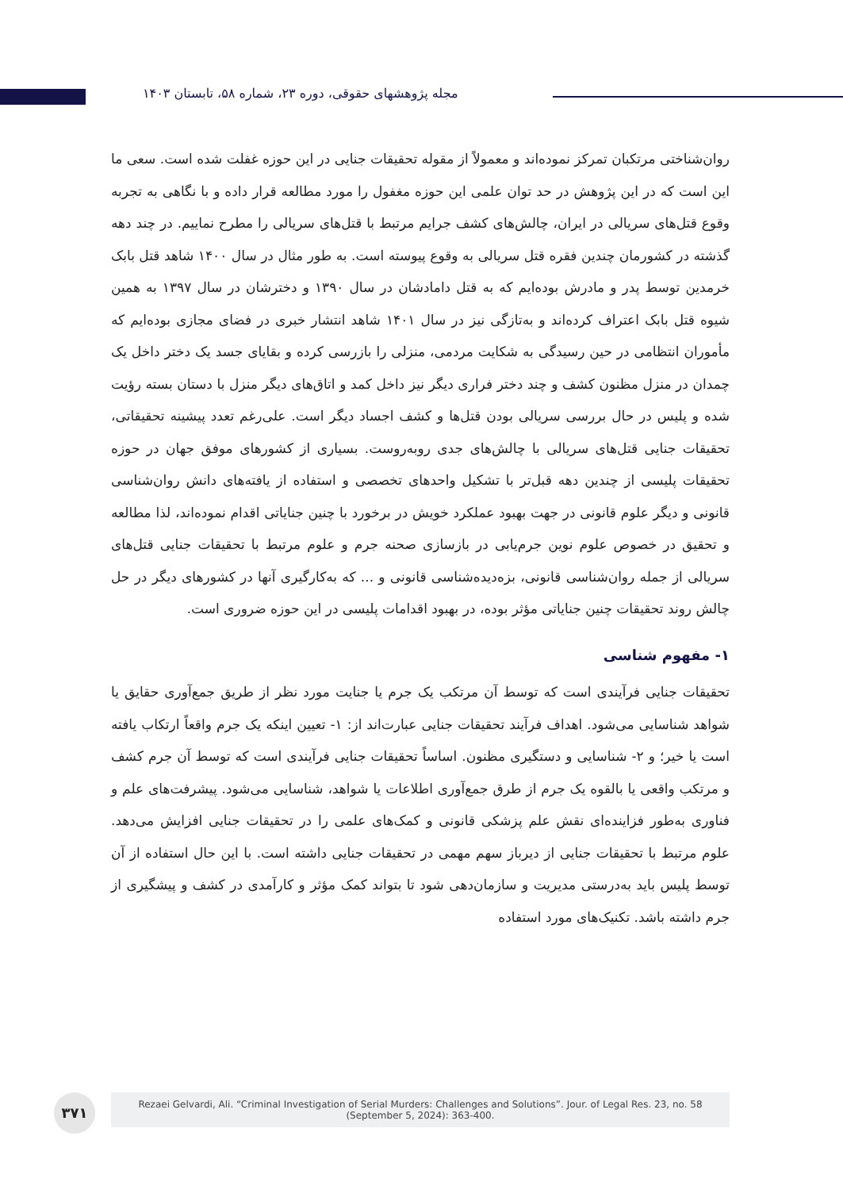مجله پژوهشهای حقوقی، دوره ۲۳، شماره ۵۸، تابستان ۱۴۰۳
روان‌شناختی مرتکبان تمرکز نموده‌اند و معمولاً از مقوله تحقیقات جنایی در این حوزه غفلت شده است. سعی ما این است که در این پژوهش در حد توان علمی این حوزه مغفول را مورد مطالعه قرار داده و با نگاهی به تجربه وقوع قتل‌های سریالی در ایران، چالش‌های کشف جرایم مرتبط با قتل‌های سریالی را مطرح نماییم. در چند دهه گذشته در کشورمان چندین فقره قتل سریالی به وقوع پیوسته است. به طور مثال در سال ۱۴۰۰ شاهد قتل بابک خرمدین توسط پدر و مادرش بوده‌ایم که به قتل دامادشان در سال ۱۳۹۰ و دخترشان در سال ۱۳۹۷ به همین شیوه قتل بابک اعتراف کرده‌اند و به‌تازگی نیز در سال ۱۴۰۱ شاهد انتشار خبری در فضای مجازی بوده‌ایم که مأموران انتظامی در حین رسیدگی به شکایت مردمی، منزلی را بازرسی کرده و بقایای جسد یک دختر داخل یک چمدان در منزل مظنون کشف و چند دختر فراری دیگر نیز داخل کمد و اتاق‌های دیگر منزل با دستان بسته رؤیت شده و پلیس در حال بررسی سریالی بودن قتل‌ها و کشف اجساد دیگر است. علی‌رغم تعدد پیشینه تحقیقاتی، تحقیقات جنایی قتل‌های سریالی با چالش‌های جدی روبه‌روست. بسیاری از کشورهای موفق جهان در حوزه تحقیقات پلیسی از چندین دهه قبل‌تر با تشکیل واحدهای تخصصی و استفاده از یافته‌های دانش روان‌شناسی قانونی و دیگر علوم قانونی در جهت بهبود عملکرد خویش در برخورد با چنین جنایاتی اقدام نموده‌اند، لذا مطالعه و تحقیق در خصوص علوم نوین جرم‌یابی در بازسازی صحنه جرم و علوم مرتبط با تحقیقات جنایی قتل‌های سریالی از جمله روان‌شناسی قانونی، بزه‌دیده‌شناسی قانونی و ... که به‌کارگیری آنها در کشورهای دیگر در حل چالش روند تحقیقات چنین جنایاتی مؤثر بوده، در بهبود اقدامات پلیسی در این حوزه ضروری است.
۱- مفهوم شناسی
تحقیقات جنایی فرآیندی است که توسط آن مرتکب یک جرم یا جنایت مورد نظر از طریق جمع‌آوری حقایق یا شواهد شناسایی می‌شود. اهداف فرآیند تحقیقات جنایی عبارت‌اند از: ۱- تعیین اینکه یک جرم واقعاً ارتکاب یافته است یا خیر؛ و ۲- شناسایی و دستگیری مظنون. اساساً تحقیقات جنایی فرآیندی است که توسط آن جرم کشف و مرتکب واقعی یا بالقوه یک جرم از طرق جمع‌آوری اطلاعات یا شواهد، شناسایی می‌شود. پیشرفت‌های علم و فناوری به‌طور فزاینده‌ای نقش علم پزشکی قانونی و کمک‌های علمی را در تحقیقات جنایی افزایش می‌دهد. علوم مرتبط با تحقیقات جنایی از دیرباز سهم مهمی در تحقیقات جنایی داشته است. با این حال استفاده از آن توسط پلیس باید به‌درستی مدیریت و سازمان‌دهی شود تا بتواند کمک مؤثر و کارآمدی در کشف و پیشگیری از جرم داشته باشد. تکنیک‌های مورد استفاده
۳۷۱
Rezaei Gelvardi, Ali. “Criminal Investigation of Serial Murders: Challenges and Solutions”. Jour. of Legal Res. 23, no. 58
(September 5, 2024): 363-400.